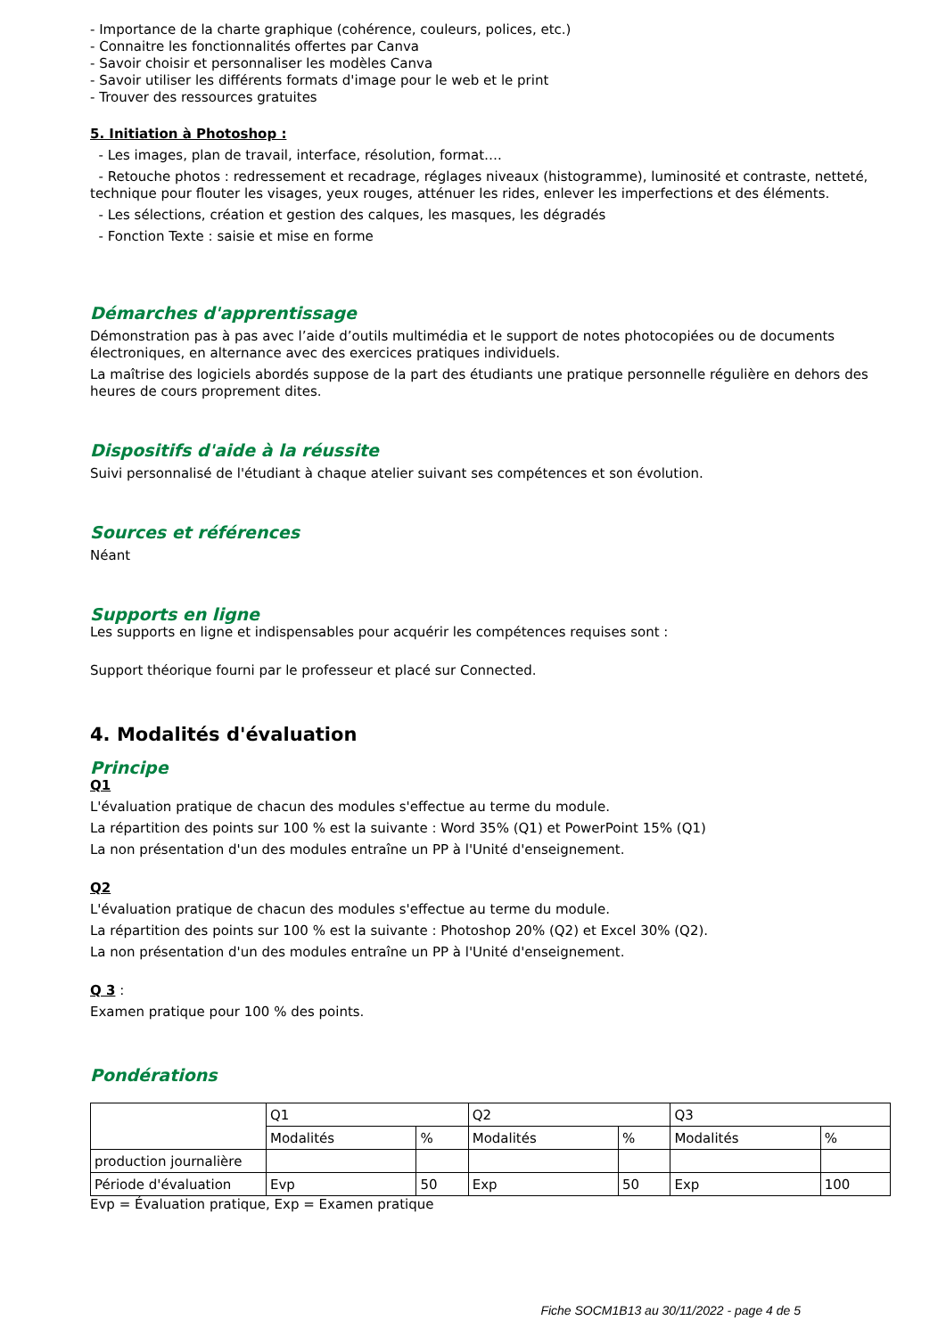- Importance de la charte graphique (cohérence, couleurs, polices, etc.)
- Connaitre les fonctionnalités offertes par Canva
- Savoir choisir et personnaliser les modèles Canva
- Savoir utiliser les différents formats d'image pour le web et le print
- Trouver des ressources gratuites
5. Initiation à Photoshop :
- Les images, plan de travail, interface, résolution, format….
- Retouche photos : redressement et recadrage, réglages niveaux (histogramme), luminosité et contraste, netteté, technique pour flouter les visages, yeux rouges, atténuer les rides, enlever les imperfections et des éléments.
- Les sélections, création et gestion des calques, les masques, les dégradés
- Fonction Texte : saisie et mise en forme
Démarches d'apprentissage
Démonstration pas à pas avec l’aide d’outils multimédia et le support de notes photocopiées ou de documents électroniques, en alternance avec des exercices pratiques individuels.
La maîtrise des logiciels abordés suppose de la part des étudiants une pratique personnelle régulière en dehors des heures de cours proprement dites.
Dispositifs d'aide à la réussite
Suivi personnalisé de l'étudiant à chaque atelier suivant ses compétences et son évolution.
Sources et références
Néant
Supports en ligne
Les supports en ligne et indispensables pour acquérir les compétences requises sont :
Support théorique fourni par le professeur et placé sur Connected.
4. Modalités d'évaluation
Principe
Q1
L'évaluation pratique de chacun des modules s'effectue au terme du module.
La répartition des points sur 100 % est la suivante : Word 35% (Q1) et PowerPoint 15% (Q1)
La non présentation d'un des modules entraîne un PP à l'Unité d'enseignement.
Q2
L'évaluation pratique de chacun des modules s'effectue au terme du module.
La répartition des points sur 100 % est la suivante : Photoshop 20% (Q2) et Excel 30% (Q2).
La non présentation d'un des modules entraîne un PP à l'Unité d'enseignement.
Q 3 :
Examen pratique pour 100 % des points.
Pondérations
| | Q1 | | Q2 | | Q3 | |
| | Modalités | % | Modalités | % | Modalités | % |
| production journalière | | | | | | |
| Période d'évaluation | Evp | 50 | Exp | 50 | Exp | 100 |
Evp = Évaluation pratique, Exp = Examen pratique
Fiche SOCM1B13 au 30/11/2022 - page 4 de 5